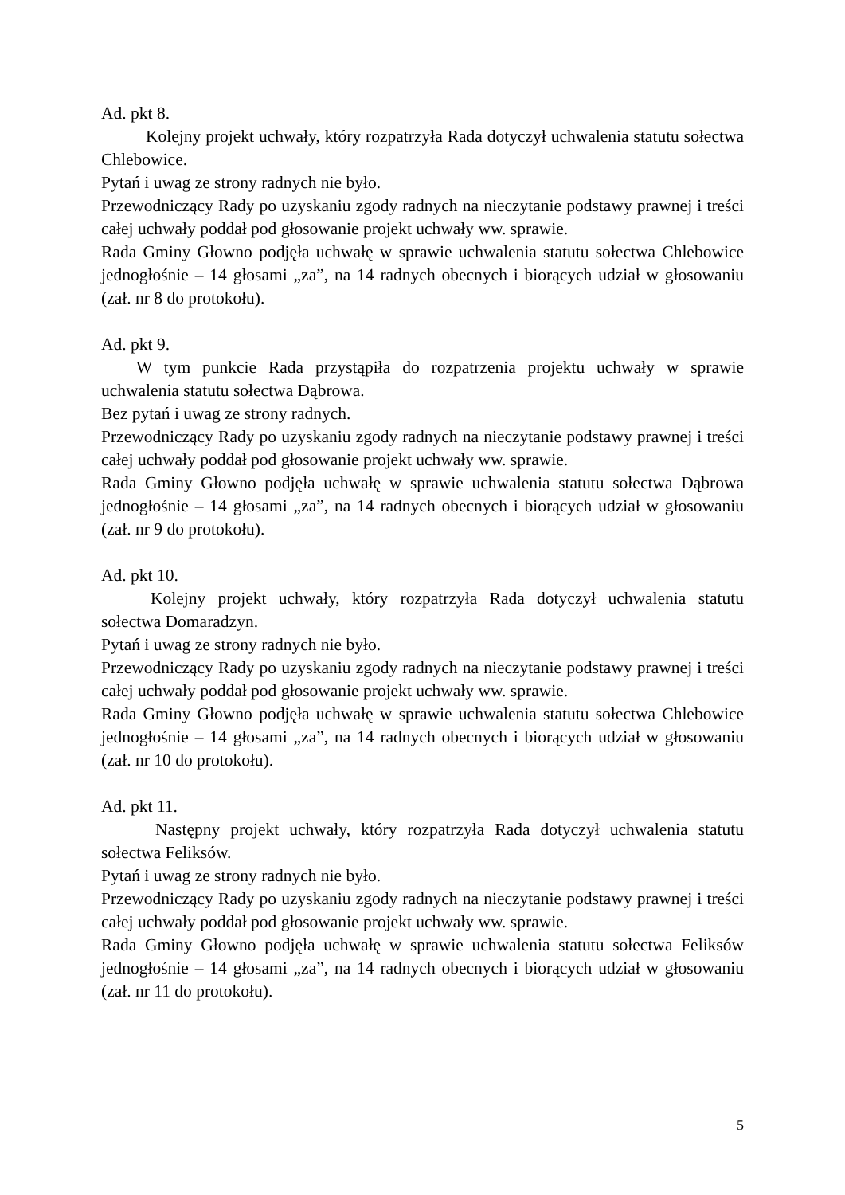Ad. pkt 8.
Kolejny projekt uchwały, który rozpatrzyła Rada dotyczył uchwalenia statutu sołectwa Chlebowice.
Pytań i uwag ze strony radnych nie było.
Przewodniczący Rady po uzyskaniu zgody radnych na nieczytanie podstawy prawnej i treści całej uchwały poddał pod głosowanie projekt uchwały ww. sprawie.
Rada Gminy Głowno podjęła uchwałę w sprawie uchwalenia statutu sołectwa Chlebowice jednogłośnie – 14 głosami „za”, na 14 radnych obecnych i biorących udział w głosowaniu (zał. nr 8 do protokołu).
Ad. pkt 9.
W tym punkcie Rada przystąpiła do rozpatrzenia projektu uchwały w sprawie uchwalenia statutu sołectwa Dąbrowa.
Bez pytań i uwag ze strony radnych.
Przewodniczący Rady po uzyskaniu zgody radnych na nieczytanie podstawy prawnej i treści całej uchwały poddał pod głosowanie projekt uchwały ww. sprawie.
Rada Gminy Głowno podjęła uchwałę w sprawie uchwalenia statutu sołectwa Dąbrowa jednogłośnie – 14 głosami „za”, na 14 radnych obecnych i biorących udział w głosowaniu (zał. nr 9 do protokołu).
Ad. pkt 10.
Kolejny projekt uchwały, który rozpatrzyła Rada dotyczył uchwalenia statutu sołectwa Domaradzyn.
Pytań i uwag ze strony radnych nie było.
Przewodniczący Rady po uzyskaniu zgody radnych na nieczytanie podstawy prawnej i treści całej uchwały poddał pod głosowanie projekt uchwały ww. sprawie.
Rada Gminy Głowno podjęła uchwałę w sprawie uchwalenia statutu sołectwa Chlebowice jednogłośnie – 14 głosami „za”, na 14 radnych obecnych i biorących udział w głosowaniu (zał. nr 10 do protokołu).
Ad. pkt 11.
Następny projekt uchwały, który rozpatrzyła Rada dotyczył uchwalenia statutu sołectwa Feliksów.
Pytań i uwag ze strony radnych nie było.
Przewodniczący Rady po uzyskaniu zgody radnych na nieczytanie podstawy prawnej i treści całej uchwały poddał pod głosowanie projekt uchwały ww. sprawie.
Rada Gminy Głowno podjęła uchwałę w sprawie uchwalenia statutu sołectwa Feliksów jednogłośnie – 14 głosami „za”, na 14 radnych obecnych i biorących udział w głosowaniu (zał. nr 11 do protokołu).
5